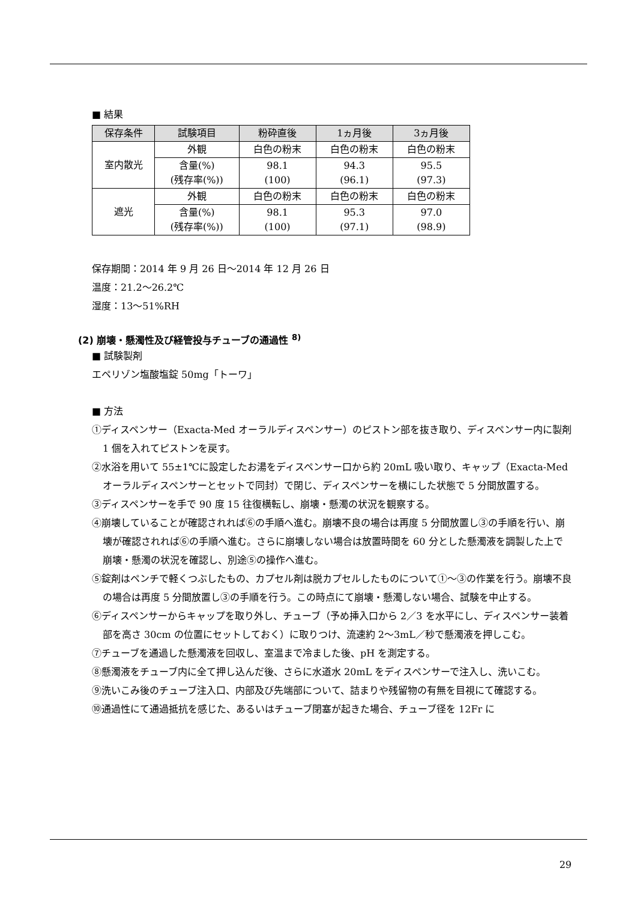■ 結果
| 保存条件 | 試験項目 | 粉砕直後 | 1ヵ月後 | 3ヵ月後 |
| --- | --- | --- | --- | --- |
| 室内散光 | 外観 | 白色の粉末 | 白色の粉末 | 白色の粉末 |
| | 含量(%) (残存率(%)) | 98.1 (100) | 94.3 (96.1) | 95.5 (97.3) |
| 遮光 | 外観 | 白色の粉末 | 白色の粉末 | 白色の粉末 |
| | 含量(%) (残存率(%)) | 98.1 (100) | 95.3 (97.1) | 97.0 (98.9) |
保存期間：2014 年 9 月 26 日～2014 年 12 月 26 日
温度：21.2～26.2℃
湿度：13～51%RH
(2) 崩壊・懸濁性及び経管投与チューブの通過性 <sup>8)</sup>
■ 試験製剤
エペリゾン塩酸塩錠 50mg「トーワ」
■ 方法
①ディスペンサー（Exacta-Med オーラルディスペンサー）のピストン部を抜き取り、ディスペンサー内に製剤 1 個を入れてピストンを戻す。
②水浴を用いて 55±1℃に設定したお湯をディスペンサー口から約 20mL 吸い取り、キャップ（Exacta-Med オーラルディスペンサーとセットで同封）で閉じ、ディスペンサーを横にした状態で 5 分間放置する。
③ディスペンサーを手で 90 度 15 往復横転し、崩壊・懸濁の状況を観察する。
④崩壊していることが確認されれば⑥の手順へ進む。崩壊不良の場合は再度 5 分間放置し③の手順を行い、崩壊が確認されれば⑥の手順へ進む。さらに崩壊しない場合は放置時間を 60 分とした懸濁液を調製した上で崩壊・懸濁の状況を確認し、別途⑤の操作へ進む。
⑤錠剤はペンチで軽くつぶしたもの、カプセル剤は脱カプセルしたものについて①～③の作業を行う。崩壊不良の場合は再度 5 分間放置し③の手順を行う。この時点にて崩壊・懸濁しない場合、試験を中止する。
⑥ディスペンサーからキャップを取り外し、チューブ（予め挿入口から 2／3 を水平にし、ディスペンサー装着部を高さ 30cm の位置にセットしておく）に取りつけ、流速約 2～3mL／秒で懸濁液を押しこむ。
⑦チューブを通過した懸濁液を回収し、室温まで冷ました後、pH を測定する。
⑧懸濁液をチューブ内に全て押し込んだ後、さらに水道水 20mL をディスペンサーで注入し、洗いこむ。
⑨洗いこみ後のチューブ注入口、内部及び先端部について、詰まりや残留物の有無を目視にて確認する。
⑩通過性にて通過抵抗を感じた、あるいはチューブ閉塞が起きた場合、チューブ径を 12Fr に
29